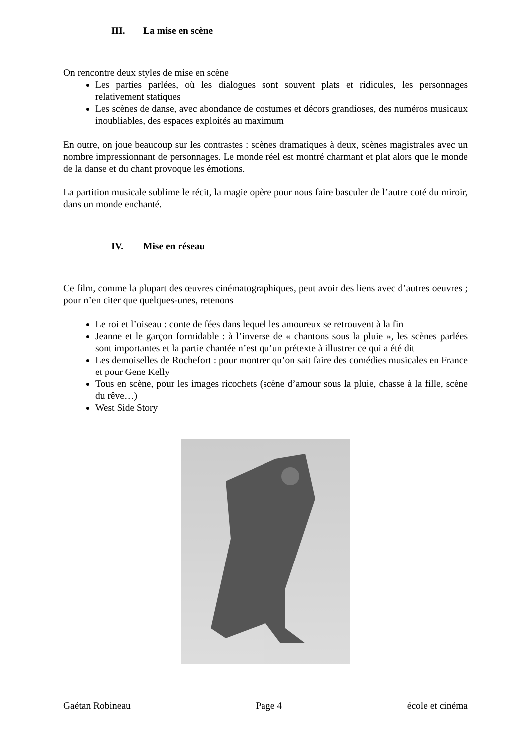III. La mise en scène
On rencontre deux styles de mise en scène
Les parties parlées, où les dialogues sont souvent plats et ridicules, les personnages relativement statiques
Les scènes de danse, avec abondance de costumes et décors grandioses, des numéros musicaux inoubliables, des espaces exploités au maximum
En outre, on joue beaucoup sur les contrastes : scènes dramatiques à deux, scènes magistrales avec un nombre impressionnant de personnages. Le monde réel est montré charmant et plat alors que le monde de la danse et du chant provoque les émotions.
La partition musicale sublime le récit, la magie opère pour nous faire basculer de l’autre coté du miroir, dans un monde enchanté.
IV. Mise en réseau
Ce film, comme la plupart des œuvres cinématographiques, peut avoir des liens avec d’autres oeuvres ; pour n’en citer que quelques-unes, retenons
Le roi et l’oiseau : conte de fées dans lequel les amoureux se retrouvent à la fin
Jeanne et le garçon formidable : à l’inverse de « chantons sous la pluie », les scènes parlées sont importantes et la partie chantée n’est qu’un prétexte à illustrer ce qui a été dit
Les demoiselles de Rochefort : pour montrer qu’on sait faire des comédies musicales en France et pour Gene Kelly
Tous en scène, pour les images ricochets (scène d’amour sous la pluie, chasse à la fille, scène du rêve…)
West Side Story
Gaétan Robineau Page 4 école et cinéma